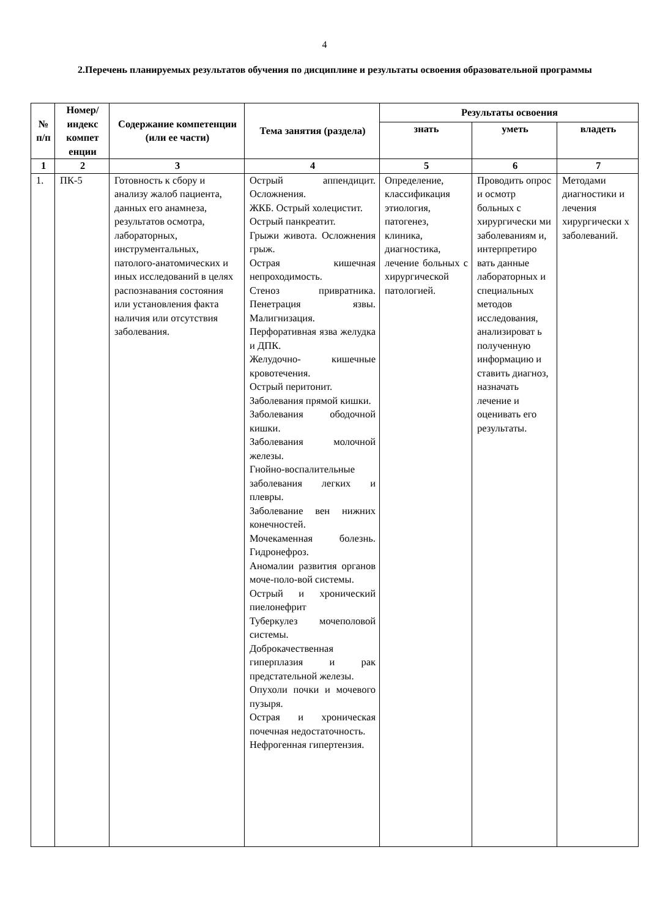4
2.Перечень планируемых результатов обучения по дисциплине и результаты освоения образовательной программы
| № п/п | Номер/ индекс компет енции | Содержание компетенции (или ее части) | Тема занятия (раздела) | Результаты освоения | | |
| --- | --- | --- | --- | --- | --- | --- |
| | | | | знать | уметь | владеть |
| 1 | 2 | 3 | 4 | 5 | 6 | 7 |
| 1. | ПК-5 | Готовность к сбору и анализу жалоб пациента, данных его анамнеза, результатов осмотра, лабораторных, инструментальных, патолого-анатомических и иных исследований в целях распознавания состояния или установления факта наличия или отсутствия заболевания. | Острый аппендицит. Осложнения. ЖКБ. Острый холецистит. Острый панкреатит. Грыжи живота. Осложнения грыж. Острая кишечная непроходимость. Стеноз привратника. Пенетрация язвы. Малигнизация. Перфоративная язва желудка и ДПК. Желудочно- кишечные кровотечения. Острый перитонит. Заболевания прямой кишки. Заболевания ободочной кишки. Заболевания молочной железы. Гнойно-воспалительные заболевания легких и плевры. Заболевание вен нижних конечностей. Мочекаменная болезнь. Гидронефроз. Аномалии развития органов моче-поло-вой системы. Острый и хронический пиелонефрит Туберкулез мочеполовой системы. Доброкачественная гиперплазия и рак предстательной железы. Опухоли почки и мочевого пузыря. Острая и хроническая почечная недостаточность. Нефрогенная гипертензия. | Определение, классификация этиология, патогенез, клиника, диагностика, лечение больных с хирургической патологией. | Проводить опрос и осмотр больных с хирургически ми заболеваниям и, интерпретиро вать данные лабораторных и специальных методов исследования, анализироват ь полученную информацию и ставить диагноз, назначать лечение и оценивать его результаты. | Методами диагностики и лечения хирургически х заболеваний. |